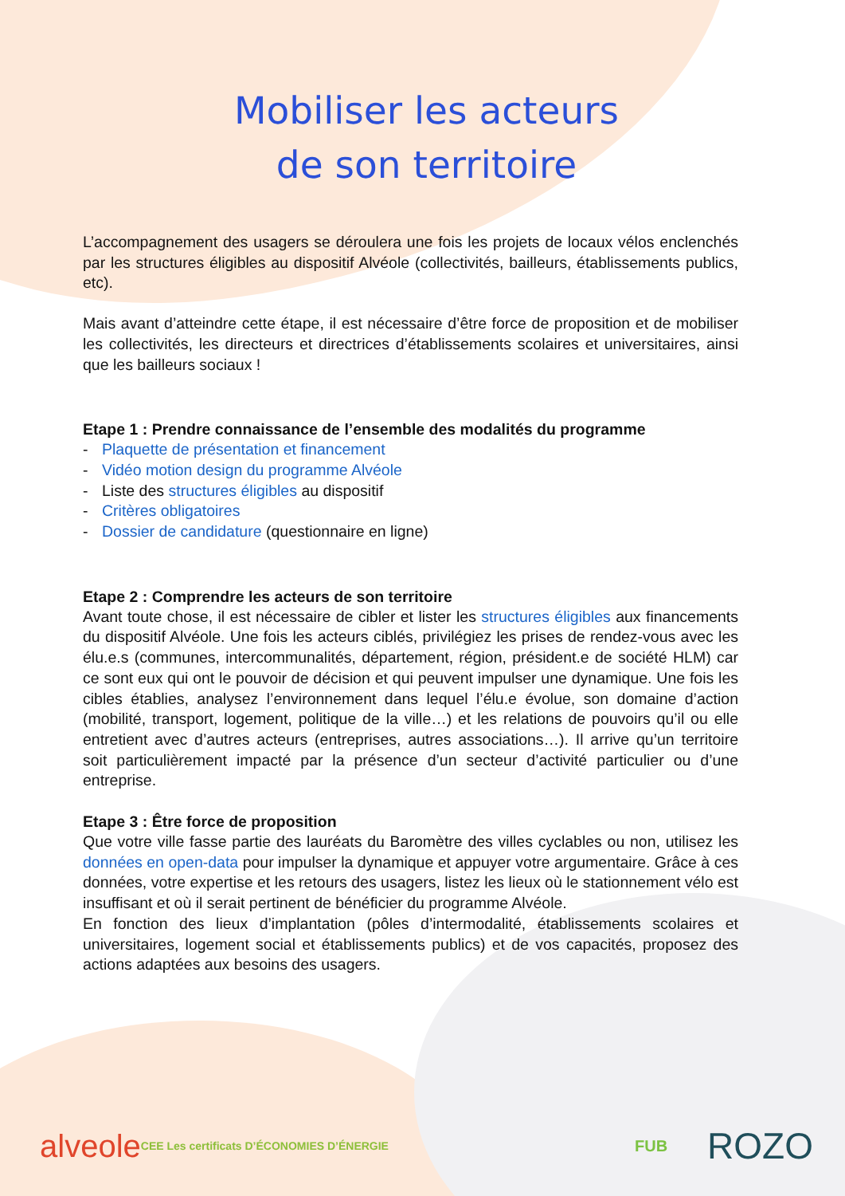Mobiliser les acteurs
de son territoire
L’accompagnement des usagers se déroulera une fois les projets de locaux vélos enclenchés par les structures éligibles au dispositif Alvéole (collectivités, bailleurs, établissements publics, etc).
Mais avant d’atteindre cette étape, il est nécessaire d’être force de proposition et de mobiliser les collectivités, les directeurs et directrices d’établissements scolaires et universitaires, ainsi que les bailleurs sociaux !
Etape 1 : Prendre connaissance de l’ensemble des modalités du programme
- Plaquette de présentation et financement
- Vidéo motion design du programme Alvéole
- Liste des structures éligibles au dispositif
- Critères obligatoires
- Dossier de candidature (questionnaire en ligne)
Etape 2 : Comprendre les acteurs de son territoire
Avant toute chose, il est nécessaire de cibler et lister les structures éligibles aux financements du dispositif Alvéole. Une fois les acteurs ciblés, privilégiez les prises de rendez-vous avec les élu.e.s (communes, intercommunalités, département, région, président.e de société HLM) car ce sont eux qui ont le pouvoir de décision et qui peuvent impulser une dynamique. Une fois les cibles établies, analysez l’environnement dans lequel l’élu.e évolue, son domaine d’action (mobilité, transport, logement, politique de la ville…) et les relations de pouvoirs qu’il ou elle entretient avec d’autres acteurs (entreprises, autres associations…). Il arrive qu’un territoire soit particulièrement impacté par la présence d’un secteur d’activité particulier ou d’une entreprise.
Etape 3 : Être force de proposition
Que votre ville fasse partie des lauréats du Baromètre des villes cyclables ou non, utilisez les données en open-data pour impulser la dynamique et appuyer votre argumentaire. Grâce à ces données, votre expertise et les retours des usagers, listez les lieux où le stationnement vélo est insuffisant et où il serait pertinent de bénéficier du programme Alvéole.
En fonction des lieux d’implantation (pôles d’intermodalité, établissements scolaires et universitaires, logement social et établissements publics) et de vos capacités, proposez des actions adaptées aux besoins des usagers.
alveole CEE Les certificats D’ÉCONOMIES D’ÉNERGIE FUB ROZO